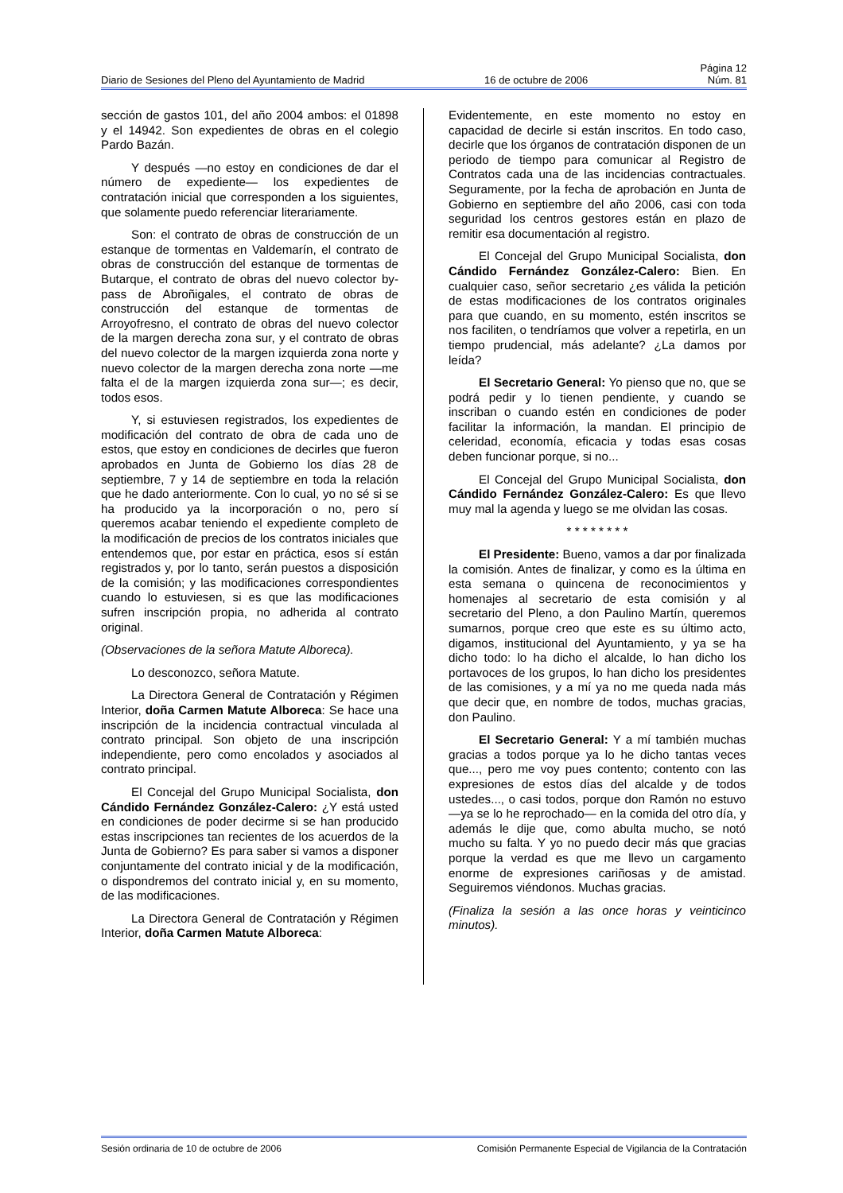Página 12
Diario de Sesiones del Pleno del Ayuntamiento de Madrid 16 de octubre de 2006 Núm. 81
sección de gastos 101, del año 2004 ambos: el 01898 y el 14942. Son expedientes de obras en el colegio Pardo Bazán.
Y después —no estoy en condiciones de dar el número de expediente— los expedientes de contratación inicial que corresponden a los siguientes, que solamente puedo referenciar literariamente.
Son: el contrato de obras de construcción de un estanque de tormentas en Valdemarín, el contrato de obras de construcción del estanque de tormentas de Butarque, el contrato de obras del nuevo colector by-pass de Abroñigales, el contrato de obras de construcción del estanque de tormentas de Arroyofresno, el contrato de obras del nuevo colector de la margen derecha zona sur, y el contrato de obras del nuevo colector de la margen izquierda zona norte y nuevo colector de la margen derecha zona norte —me falta el de la margen izquierda zona sur—; es decir, todos esos.
Y, si estuviesen registrados, los expedientes de modificación del contrato de obra de cada uno de estos, que estoy en condiciones de decirles que fueron aprobados en Junta de Gobierno los días 28 de septiembre, 7 y 14 de septiembre en toda la relación que he dado anteriormente. Con lo cual, yo no sé si se ha producido ya la incorporación o no, pero sí queremos acabar teniendo el expediente completo de la modificación de precios de los contratos iniciales que entendemos que, por estar en práctica, esos sí están registrados y, por lo tanto, serán puestos a disposición de la comisión; y las modificaciones correspondientes cuando lo estuviesen, si es que las modificaciones sufren inscripción propia, no adherida al contrato original.
(Observaciones de la señora Matute Alboreca).
Lo desconozco, señora Matute.
La Directora General de Contratación y Régimen Interior, doña Carmen Matute Alboreca: Se hace una inscripción de la incidencia contractual vinculada al contrato principal. Son objeto de una inscripción independiente, pero como encolados y asociados al contrato principal.
El Concejal del Grupo Municipal Socialista, don Cándido Fernández González-Calero: ¿Y está usted en condiciones de poder decirme si se han producido estas inscripciones tan recientes de los acuerdos de la Junta de Gobierno? Es para saber si vamos a disponer conjuntamente del contrato inicial y de la modificación, o dispondremos del contrato inicial y, en su momento, de las modificaciones.
La Directora General de Contratación y Régimen Interior, doña Carmen Matute Alboreca:
Evidentemente, en este momento no estoy en capacidad de decirle si están inscritos. En todo caso, decirle que los órganos de contratación disponen de un periodo de tiempo para comunicar al Registro de Contratos cada una de las incidencias contractuales. Seguramente, por la fecha de aprobación en Junta de Gobierno en septiembre del año 2006, casi con toda seguridad los centros gestores están en plazo de remitir esa documentación al registro.
El Concejal del Grupo Municipal Socialista, don Cándido Fernández González-Calero: Bien. En cualquier caso, señor secretario ¿es válida la petición de estas modificaciones de los contratos originales para que cuando, en su momento, estén inscritos se nos faciliten, o tendríamos que volver a repetirla, en un tiempo prudencial, más adelante? ¿La damos por leída?
El Secretario General: Yo pienso que no, que se podrá pedir y lo tienen pendiente, y cuando se inscriban o cuando estén en condiciones de poder facilitar la información, la mandan. El principio de celeridad, economía, eficacia y todas esas cosas deben funcionar porque, si no...
El Concejal del Grupo Municipal Socialista, don Cándido Fernández González-Calero: Es que llevo muy mal la agenda y luego se me olvidan las cosas.
* * * * * * * *
El Presidente: Bueno, vamos a dar por finalizada la comisión. Antes de finalizar, y como es la última en esta semana o quincena de reconocimientos y homenajes al secretario de esta comisión y al secretario del Pleno, a don Paulino Martín, queremos sumarnos, porque creo que este es su último acto, digamos, institucional del Ayuntamiento, y ya se ha dicho todo: lo ha dicho el alcalde, lo han dicho los portavoces de los grupos, lo han dicho los presidentes de las comisiones, y a mí ya no me queda nada más que decir que, en nombre de todos, muchas gracias, don Paulino.
El Secretario General: Y a mí también muchas gracias a todos porque ya lo he dicho tantas veces que..., pero me voy pues contento; contento con las expresiones de estos días del alcalde y de todos ustedes..., o casi todos, porque don Ramón no estuvo —ya se lo he reprochado— en la comida del otro día, y además le dije que, como abulta mucho, se notó mucho su falta. Y yo no puedo decir más que gracias porque la verdad es que me llevo un cargamento enorme de expresiones cariñosas y de amistad. Seguiremos viéndonos. Muchas gracias.
(Finaliza la sesión a las once horas y veinticinco minutos).
Sesión ordinaria de 10 de octubre de 2006 Comisión Permanente Especial de Vigilancia de la Contratación